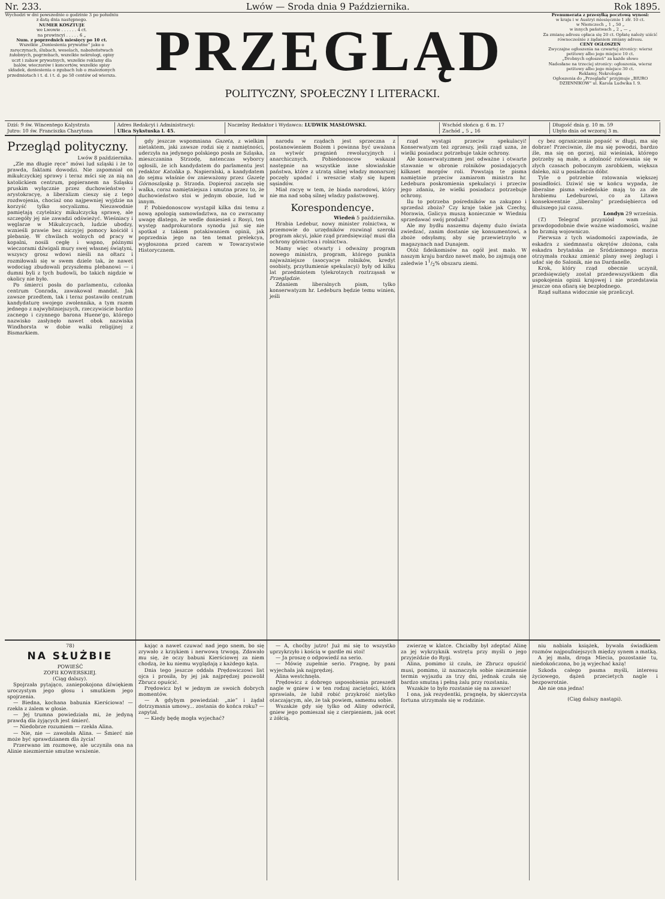Nr. 233. Lwów — Sroda dnia 9 Października. Rok 1895.
Wychodzi w dni powszednie o godzinie 3 po południu z datą dnia następnego.
NUMER KOSZTUJE
we Lwowie . . . . . . 4 ct.
na prowincyi . . . . . 6 „
Num. z poprzednich miesięcy po 10 ct.
Wszelkie „Doniesienia prywatne“ jako o zaręczynach, ślubach, weselach, nabożeństwach żałobnych, pogrzebach, wszelkie nekrologi, opisy uczt i zabaw prywatnych, wszelkie reklamy dla balów, wieczorów i koncertów, wszelkie spisy składek, doniesienia o zgubach lub o znalezionych przedmiotach i t. d. i t. d. po 50 centów od wiersza.
PRZEGLĄD
POLITYCZNY, SPOŁECZNY I LITERACKI.
Prenumerata z przesyłką pocztową wynosi:
w kraju i w Austryi miesięcznie 1 złr. 10 ct.
w Niemczech „ 1 „ 50 „
w innych państwach „ 2 „ — „
Za zmianę adresu opłaca się 20 ct. Opłatę należy uiścić równocześnie z żądaniem zmiany adresu.
CENY OGŁOSZEŃ
Zwyczajne ogłoszenia na czwartej stronicy: wiersz petitowy albo jego miejsce 10 ct.
„Drobnych ogłoszeń“ za każde słowo
Nadesłane na trzeciej stronicy: ogłoszenia, wiersz petitowy albo jego miejsce 30 ct.
Reklamy, Nekrologia
Ogłoszenia do „Przeglądu“ przyjmuje „BIURO DZIENNIKÓW“ ul. Karola Ludwika I. 9.
Dziś: 9 św. Wincentego Kalystrata
Jutro: 10 św. Franciszka Charytona
Adres Redakcyi i Administracyi:
Ulica Sykstuska l. 45.
Naczelny Redaktor i Wydawca: LUDWIK MASŁOWSKI.
Wschód słońca g. 6 m. 17
Zachód „ 5 „ 16
Długość dnia g. 10 m. 59
Ubyło dnia od wczoraj 3 m.
Przegląd polityczny.
Lwów 8 października.
„Zle ma długie ręce“ mówi lud szląski i że to prawda, faktami dowodzi. Nie zapomniał on mikułczyckiej sprawy i teraz mści się za nią na katolickiem centrum, popieranem na Szląsku pruskim wyłącznie przez duchowieństwo i arystokracyę, a liberalizm cieszy się z tego rozdwojenia, chociaż ono najpewniej wyjdzie na korzyść tylko socyalizmu. Niezawodnie pamiętają czytelnicy mikułczycką sprawę, ale szczegóły jej nie zawadzi odświeżyć. Wieśniacy i węglarze w Mikułczycach, ludzie ubodzy, wznieśli prawie bez niczyjej pomocy kościół i plebanię. W chwilach wolnych od pracy w kopalni, nosili cegłę i wapno, późnymi wieczorami dźwigali mury swej własnej świątyni, wszyscy grosz wdowi nieśli na ołtarz i rozmiłowali się w swem dziele tak, że nawet wodociąg zbudowali przyszłemu plebanowi — i dumni byli z tych budowli, bo takich nigdzie w okolicy nie było.
Po śmierci posła do parlamentu, członka centrum Conrada, zawakował mandat. Jak zawsze przedtem, tak i teraz postawiło centrum kandydaturę swojego zwolennika, a tym razem jednego z najwybitniejszych, rzeczywiście bardzo zacnego i czynnego barona Huene'go, którego nazwisko zasłynęło nawet obok nazwiska Windhorsta w dobie walki religijnej z Bismarkiem.
gdy jeszcze wspomniana Gazeta, z wielkim nietaktem, jaki zawsze rodzi się z namiętności, uderzyła na jedynego polskiego posła ze Szląska, mieszczanina Strzodę, natenczas wyborcy ogłosili, że ich kandydatem do parlamentu jest redaktor Katolika p. Napieralski, a kandydatem do sejmu właśnie ów znieważony przez Gazetę Górnoszląską p. Strzoda. Dopieroż zaczęła się walka, coraz namiętniejsza i smutna przez to, że duchowieństwo stoi w jednym obozie, lud w innym.
P. Pobiedonoscow wystąpił kilka dni temu z nową apologią samowładztwa, na co zwracamy uwagę dlatego, że wedle doniesień z Rosyi, ten występ nadprokuratora synodu już się nie spotkał z takiem potakiwaniem opinii, jak poprzednia jego na ten temat prelekcya, wygłoszona przed carem w Towarzystwie Historycznem.
narodu w rządach jest sprzeczna z postanowieniem Bożem i powinna być uważana za wytwór pragnień rewolucyjnych i anarchicznych. Pobiedonoscow wskazał następnie na wszystkie inne słowiańskie państwa, które z utratą silnej władzy monarszej poczęły upadać i wreszcie stały się łupem sąsiadów.
Miał racyę w tem, że biada narodowi, który nie ma nad sobą silnej władzy państwowej.
Korespondencye.
Wiedeń 5 października.
Hrabia Ledebur, nowy minister rolnictwa, w przemowie do urzędników rozwinął szeroki program akcyi, jakie rząd przedsięwziąć musi dla ochrony górnictwa i rolnictwa.
Mamy więc otwarty i odważny program nowego ministra, program, którego punkta najważniejsze (asocyacye rolników, kredyt osobisty, przytłumienie spekulacyi) były od kilku lat przedmiotem tylekrotnych roztrząsań w Przeglądzie.
Zdaniem liberalnych pism, tylko konserwatyzm hr. Ledebura będzie temu winien, jeśli
rząd wystąpi przeciw spekulacyi! Konserwatyzm też zgrzeszy, jeśli rząd uzna, że wielki posiadacz potrzebuje także ochrony.
Ale konserwatyzmem jest odważne i otwarte stawanie w obronie rolników posiadających kilkaset morgów roli. Powstają te pisma namiętnie przeciw zamiarom ministra hr. Ledebura poskromienia spekulacyi i przeciw jego zdaniu, że wielki posiadacz potrzebuje ochrony.
Ilu to potrzeba pośredników na zakupno i sprzedaż zboża? Czy kraje takie jak Czechy, Morawia, Galicya muszą koniecznie w Wiedniu sprzedawać swój produkt?
Ale my bydłu naszemu dajemy dużo świata zwiedzać, zanim dostanie się konsumentowi, a zboże odsyłamy, aby się przewietrzyło w magazynach nad Dunajem.
Otóż fideikomisów na ogół jest mało. W naszym kraju bardzo nawet mało, bo zajmują one zaledwie 11/2% obszaru ziemi.
cy bez ograniczenia popaść w długi, ma się dobrze! Przeciwnie, źle mu się powodzi, bardzo źle, ma się on gorzej, niż wieśniak, którego potrzeby są małe, a zdolność ratowania się w złych czasach pobocznym zarobkiem, większa daleko, niż u posiadacza dóbr.
Tyle o potrzebie ratowania większej posiadłości. Dziwić się w końcu wypada, że liberalne pisma wiedeńskie mają to za złe hrabiemu Ledeburowi, co za Litawa konsekwentnie „liberalny“ przedsiębierca od dłuższego już czasu.
Londyn 29 września.
(T.) Telegraf przyniósł wam już prawdopodobnie dwie ważne wiadomości, ważne bo brzmią wojowniczo.
Pierwsza z tych wiadomości zapowiada, że eskadra z siedmnastu okrętów złożona, cała eskadra brytańska ze Śródziemnego morza otrzymała rozkaz zmienić plany swej żeglugi i udać się do Salonik, nie na Dardanelle.
Krok, który rząd obecnie uczynił, przedsięwzięty został przedewszystkiem dla uspokojenia opinii krajowej i nie przedstawia jeszcze ona ofiarą się bezpłodnego.
Rząd sułtana widocznie się przeliczył.
78)
NA SŁUŻBIE
POWIEŚĆ
ZOFII KOWERSKIEJ.
(Ciąg dalszy).
Spojrzała pytająco, zaniepokojona dźwiękiem uroczystym jego głosu i smutkiem jego spojrzenia.
— Biedna, kochana babunia Kierściowa! — rzekła z żalem w głosie.
— Jej trumna powiedziała mi, że jedyną prawdą dla żyjących jest śmierć.
— Niedobrze rozumiem — rzekła Alina.
— Nie, nie — zawołała Alina. — Śmierć nie może być sprawdzianem dla życia!
Przerwano im rozmowę, ale uczyniła ona na Alinie niezmiernie smutne wrażenie.
kając a nawet czuwać nad jego snem, bo się zrywało z krzykiem i nerwową trwogą. Zdawało mu się, że oczy babuni Kierściowej za niem chodzą, że ku niemu wyglądają z każdego kąta.
Dnia tego jeszcze oddała Prędowiczowi list ojca i prosiła, by jej jak najprędzej pozwolił Zbrucz opuścić.
Prędowicz był w jednym ze swoich dobrych momentów.
— A gdybym powiedział: „nie“ i żądał dotrzymania umowy... zostania do końca roku? — zapytał.
— Kiedy będę mogła wyjechać?
— A, choćby jutro! Już mi się to wszystko uprzykrzyło i kością w gardle mi stoi!
— Ja proszę o odpowiedź na serio.
— Mówię zupełnie serio. Pragnę, by pani wyjechała jak najprędzej.
Alina westchnęła.
Prędowicz z dobrego usposobienia przeszedł nagle w gniew i w ten rodzaj zaciętości, która sprawiała, że lubił robić przykrość nietylko otaczającym, ale, że tak powiem, samemu sobie.
Wszakże gdy się tylko od Aliny odwrócił, gniew jego pomieszał się z cierpieniem, jak ocet z żółcią.
zwierzę w klatce. Chciałby był zdeptać Alinę za jej wykrzyknik wstrętu przy myśli o jego przyjeździe do Rygi.
Alina, pomimo iż czuła, że Zbrucz opuścić musi, pomimo, iż naznaczyła sobie niezmiennie termin wyjazdu za trzy dni, jednak czuła się bardzo smutną i pełną żalu przy rozstaniu.
Wszakże to było rozstanie się na zawsze!
I ona, jak rezydentki, pragnęła, by skierczysta fortuna utrzymała się w rodzinie.
niu nabiała książek, bywała świadkiem rozmów najpoufniejszych między synem a matką.
A jej mała, droga Miecia, pozostanie tu, niedokończona, bo ją wyjechać każą!
Szkoda całego pasma myśli, interesu życiowego, dążeń przecietych nagle i bezpowrotnie.
Ale nie ona jedna!
(Ciąg dalszy nastąpi).